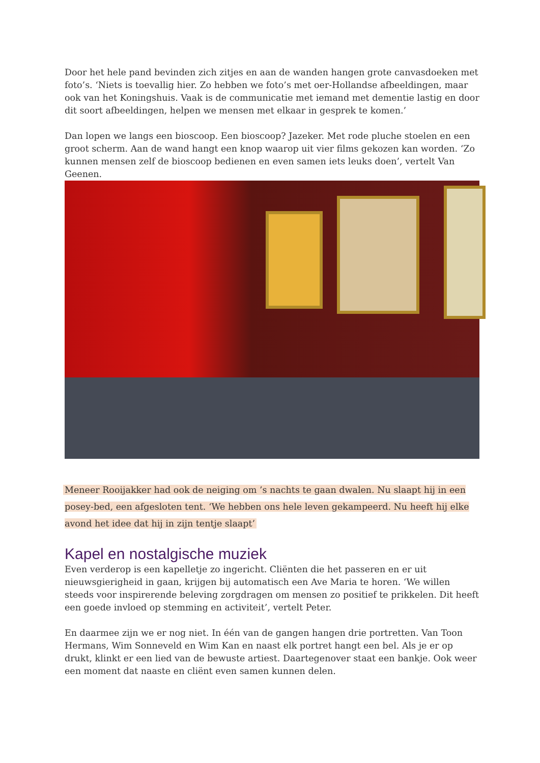Door het hele pand bevinden zich zitjes en aan de wanden hangen grote canvasdoeken met foto’s. ‘Niets is toevallig hier. Zo hebben we foto’s met oer-Hollandse afbeeldingen, maar ook van het Koningshuis. Vaak is de communicatie met iemand met dementie lastig en door dit soort afbeeldingen, helpen we mensen met elkaar in gesprek te komen.’
Dan lopen we langs een bioscoop. Een bioscoop? Jazeker. Met rode pluche stoelen en een groot scherm. Aan de wand hangt een knop waarop uit vier films gekozen kan worden. ‘Zo kunnen mensen zelf de bioscoop bedienen en even samen iets leuks doen’, vertelt Van Geenen.
Meneer Rooijakker had ook de neiging om ’s nachts te gaan dwalen. Nu slaapt hij in een posey-bed, een afgesloten tent. ‘We hebben ons hele leven gekampeerd. Nu heeft hij elke avond het idee dat hij in zijn tentje slaapt’
Kapel en nostalgische muziek
Even verderop is een kapelletje zo ingericht. Cliënten die het passeren en er uit nieuwsgierigheid in gaan, krijgen bij automatisch een Ave Maria te horen. ‘We willen steeds voor inspirerende beleving zorgdragen om mensen zo positief te prikkelen. Dit heeft een goede invloed op stemming en activiteit’, vertelt Peter.
En daarmee zijn we er nog niet. In één van de gangen hangen drie portretten. Van Toon Hermans, Wim Sonneveld en Wim Kan en naast elk portret hangt een bel. Als je er op drukt, klinkt er een lied van de bewuste artiest. Daartegenover staat een bankje. Ook weer een moment dat naaste en cliënt even samen kunnen delen.